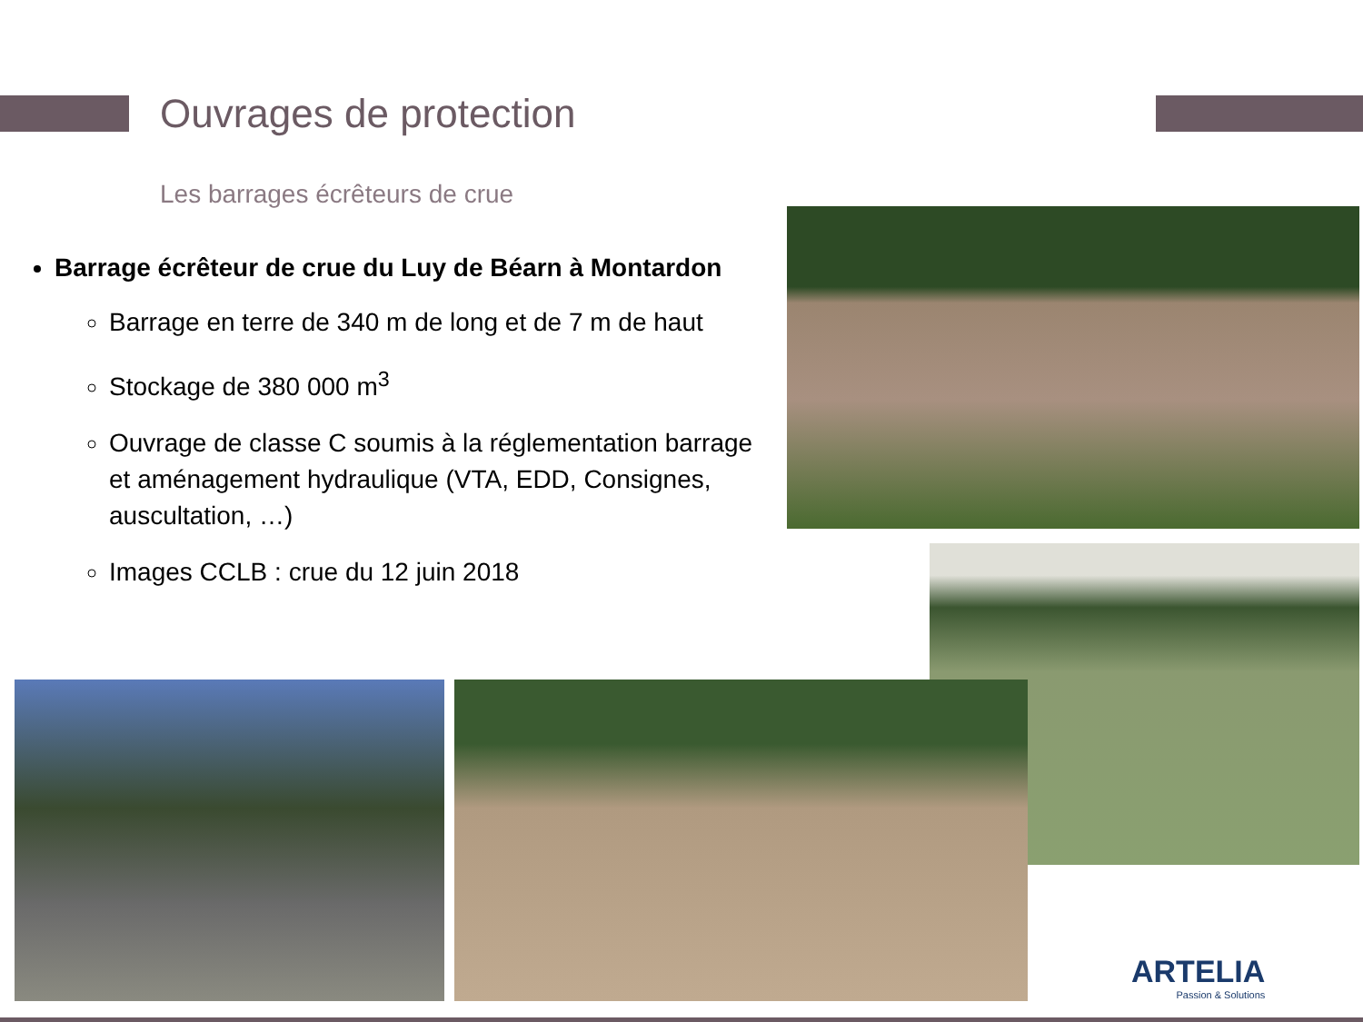Ouvrages de protection
Les barrages écrêteurs de crue
Barrage écrêteur de crue du Luy de Béarn à Montardon
Barrage en terre de 340 m de long et de 7 m de haut
Stockage de 380 000 m<sup>3</sup>
Ouvrage de classe C soumis à la réglementation barrage et aménagement hydraulique (VTA, EDD, Consignes, auscultation, …)
Images CCLB : crue du 12 juin 2018
ARTELIA
Passion & Solutions